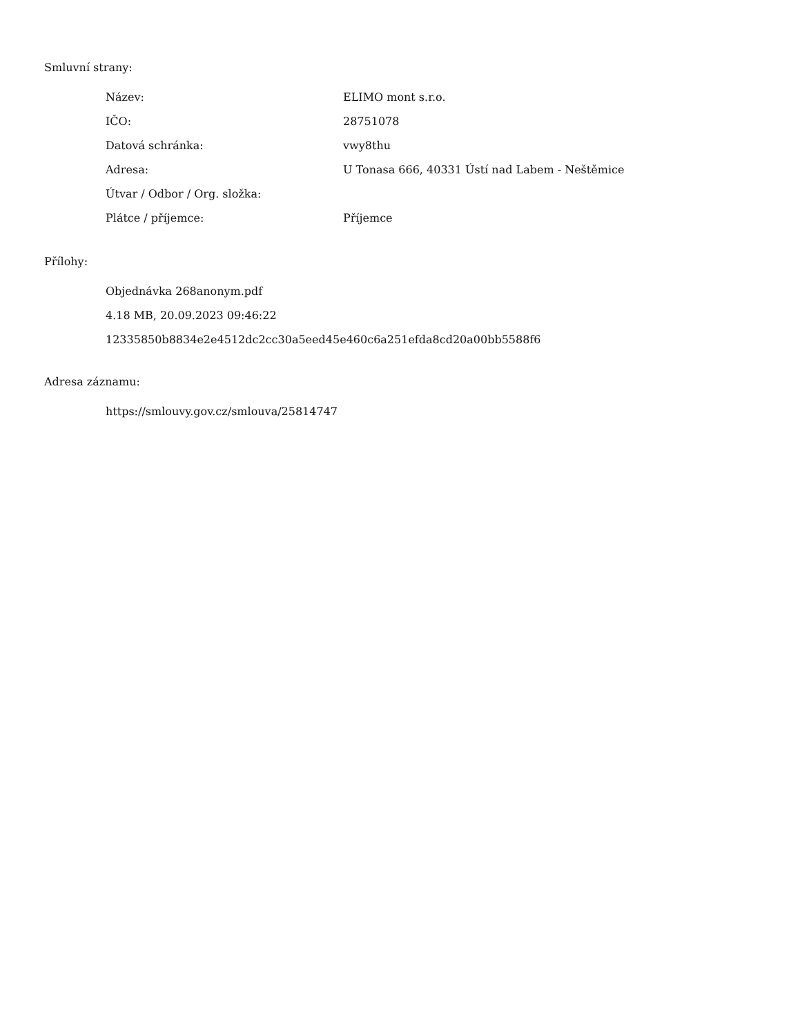Smluvní strany:
| Název: | ELIMO mont s.r.o. |
| IČO: | 28751078 |
| Datová schránka: | vwy8thu |
| Adresa: | U Tonasa 666, 40331 Ústí nad Labem - Neštěmice |
| Útvar / Odbor / Org. složka: | |
| Plátce / příjemce: | Příjemce |
Přílohy:
Objednávka 268anonym.pdf
4.18 MB, 20.09.2023 09:46:22
12335850b8834e2e4512dc2cc30a5eed45e460c6a251efda8cd20a00bb5588f6
Adresa záznamu:
https://smlouvy.gov.cz/smlouva/25814747